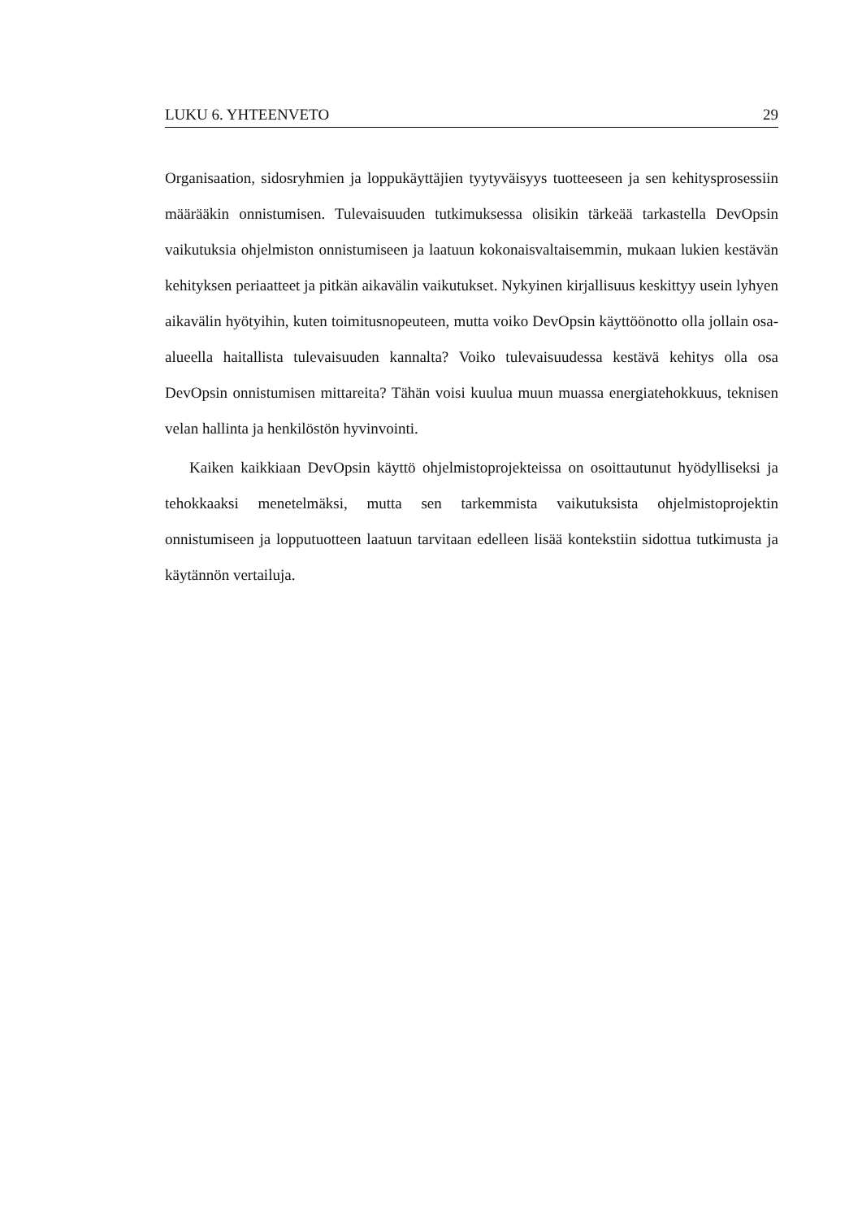LUKU 6. YHTEENVETO 29
Organisaation, sidosryhmien ja loppukäyttäjien tyytyväisyys tuotteeseen ja sen kehitysprosessiin määrääkin onnistumisen. Tulevaisuuden tutkimuksessa olisikin tärkeää tarkastella DevOpsin vaikutuksia ohjelmiston onnistumiseen ja laatuun kokonaisvaltaisemmin, mukaan lukien kestävän kehityksen periaatteet ja pitkän aikavälin vaikutukset. Nykyinen kirjallisuus keskittyy usein lyhyen aikavälin hyötyihin, kuten toimitusnopeuteen, mutta voiko DevOpsin käyttöönotto olla jollain osa-alueella haitallista tulevaisuuden kannalta? Voiko tulevaisuudessa kestävä kehitys olla osa DevOpsin onnistumisen mittareita? Tähän voisi kuulua muun muassa energiatehokkuus, teknisen velan hallinta ja henkilöstön hyvinvointi.
Kaiken kaikkiaan DevOpsin käyttö ohjelmistoprojekteissa on osoittautunut hyödylliseksi ja tehokkaaksi menetelmäksi, mutta sen tarkemmista vaikutuksista ohjelmistoprojektin onnistumiseen ja lopputuotteen laatuun tarvitaan edelleen lisää kontekstiin sidottua tutkimusta ja käytännön vertailuja.